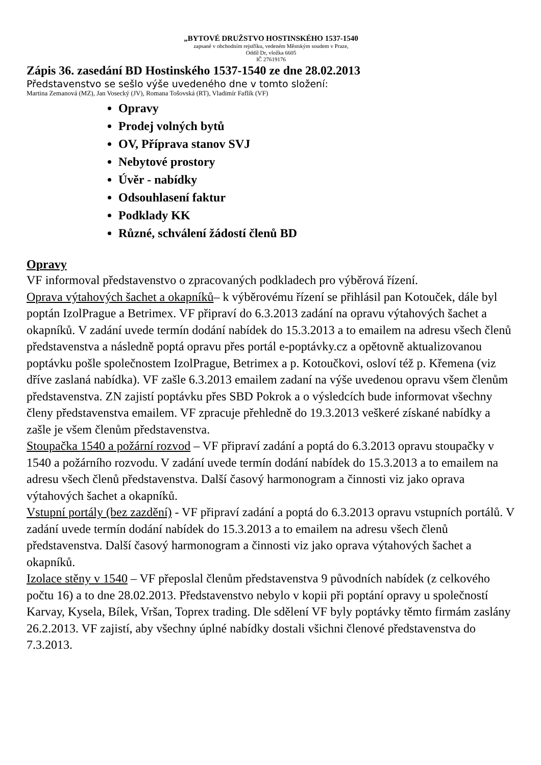„BYTOVÉ DRUŽSTVO HOSTINSKÉHO 1537-1540
zapsané v obchodním rejstříku, vedeném Městským soudem v Praze,
Oddíl Dr, vložka 6605
IČ 27619176
Zápis 36. zasedání BD Hostinského 1537-1540 ze dne 28.02.2013
Představenstvo se sešlo výše uvedeného dne v tomto složení:
Martina Zemanová (MZ), Jan Vosecký (JV), Romana Tošovská (RT), Vladimír Faflík (VF)
Opravy
Prodej volných bytů
OV, Příprava stanov SVJ
Nebytové prostory
Úvěr - nabídky
Odsouhlasení faktur
Podklady KK
Různé, schválení žádostí členů BD
Opravy
VF informoval představenstvo o zpracovaných podkladech pro výběrová řízení.
Oprava výtahových šachet a okapníků– k výběrovému řízení se přihlásil pan Kotouček, dále byl poptán IzolPrague a Betrimex. VF připraví do 6.3.2013 zadání na opravu výtahových šachet a okapníků. V zadání uvede termín dodání nabídek do 15.3.2013 a to emailem na adresu všech členů představenstva a následně poptá opravu přes portál e-poptávky.cz a opětovně aktualizovanou poptávku pošle společnostem IzolPrague, Betrimex a p. Kotoučkovi, osloví též p. Křemena (viz dříve zaslaná nabídka). VF zašle 6.3.2013 emailem zadaní na výše uvedenou opravu všem členům představenstva. ZN zajistí poptávku přes SBD Pokrok a o výsledcích bude informovat všechny členy představenstva emailem. VF zpracuje přehledně do 19.3.2013 veškeré získané nabídky a zašle je všem členům představenstva.
Stoupačka 1540 a požární rozvod – VF připraví zadání a poptá do 6.3.2013 opravu stoupačky v 1540 a požárního rozvodu. V zadání uvede termín dodání nabídek do 15.3.2013 a to emailem na adresu všech členů představenstva. Další časový harmonogram a činnosti viz jako oprava výtahových šachet a okapníků.
Vstupní portály (bez zazdění) - VF připraví zadání a poptá do 6.3.2013 opravu vstupních portálů. V zadání uvede termín dodání nabídek do 15.3.2013 a to emailem na adresu všech členů představenstva. Další časový harmonogram a činnosti viz jako oprava výtahových šachet a okapníků.
Izolace stěny v 1540 – VF přeposlal členům představenstva 9 původních nabídek (z celkového počtu 16) a to dne 28.02.2013. Představenstvo nebylo v kopii při poptání opravy u společností Karvay, Kysela, Bílek, Vršan, Toprex trading. Dle sdělení VF byly poptávky těmto firmám zaslány 26.2.2013. VF zajistí, aby všechny úplné nabídky dostali všichni členové představenstva do 7.3.2013.